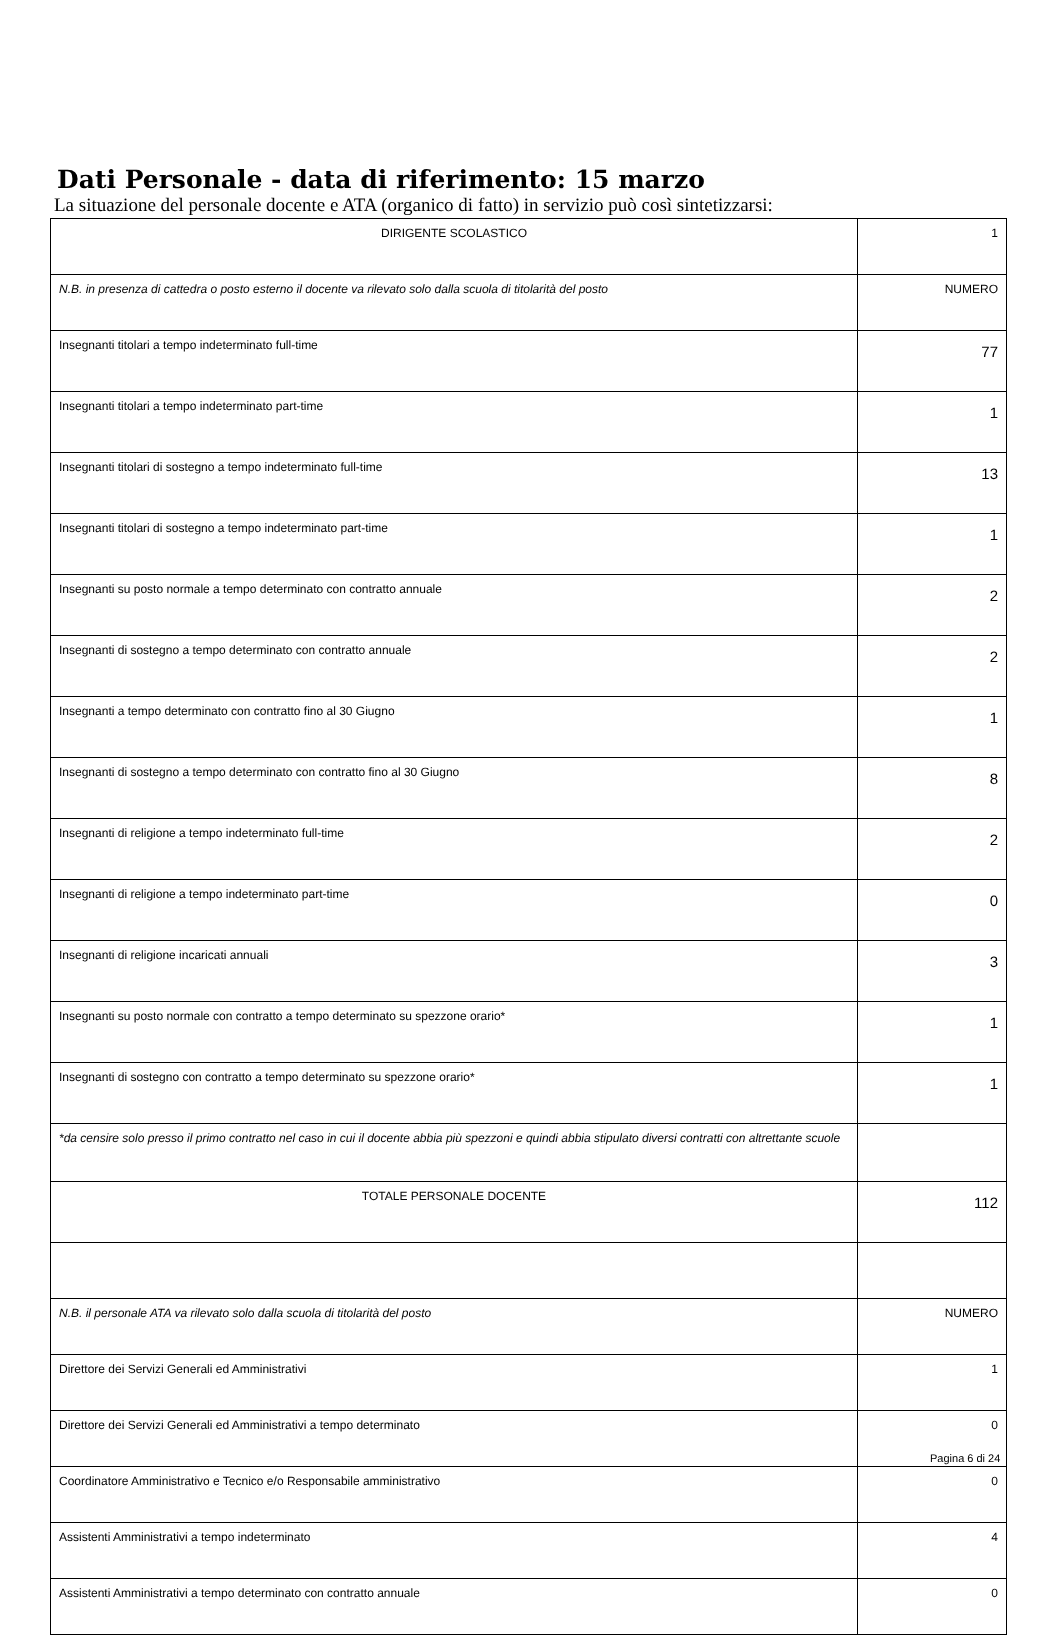Dati Personale - data di riferimento: 15 marzo
La situazione del personale docente e ATA (organico di fatto) in servizio può così sintetizzarsi:
| DIRIGENTE SCOLASTICO | 1 |
| N.B. in presenza di cattedra o posto esterno il docente va rilevato solo dalla scuola di titolarità del posto | NUMERO |
| Insegnanti titolari a tempo indeterminato full-time | 77 |
| Insegnanti titolari a tempo indeterminato part-time | 1 |
| Insegnanti titolari di sostegno a tempo indeterminato full-time | 13 |
| Insegnanti titolari di sostegno a tempo indeterminato part-time | 1 |
| Insegnanti su posto normale a tempo determinato con contratto annuale | 2 |
| Insegnanti di sostegno a tempo determinato con contratto annuale | 2 |
| Insegnanti a tempo determinato con contratto fino al 30 Giugno | 1 |
| Insegnanti di sostegno a tempo determinato con contratto fino al 30 Giugno | 8 |
| Insegnanti di religione a tempo indeterminato full-time | 2 |
| Insegnanti di religione a tempo indeterminato part-time | 0 |
| Insegnanti di religione incaricati annuali | 3 |
| Insegnanti su posto normale con contratto a tempo determinato su spezzone orario* | 1 |
| Insegnanti di sostegno con contratto a tempo determinato su spezzone orario* | 1 |
| *da censire solo presso il primo contratto nel caso in cui il docente abbia più spezzoni e quindi abbia stipulato diversi contratti con altrettante scuole | |
| TOTALE PERSONALE DOCENTE | 112 |
| N.B. il personale ATA va rilevato solo dalla scuola di titolarità del posto | NUMERO |
| Direttore dei Servizi Generali ed Amministrativi | 1 |
| Direttore dei Servizi Generali ed Amministrativi a tempo determinato | 0 |
| Coordinatore Amministrativo e Tecnico e/o Responsabile amministrativo | 0 |
| Assistenti Amministrativi a tempo indeterminato | 4 |
| Assistenti Amministrativi a tempo determinato con contratto annuale | 0 |
Pagina 6 di 24